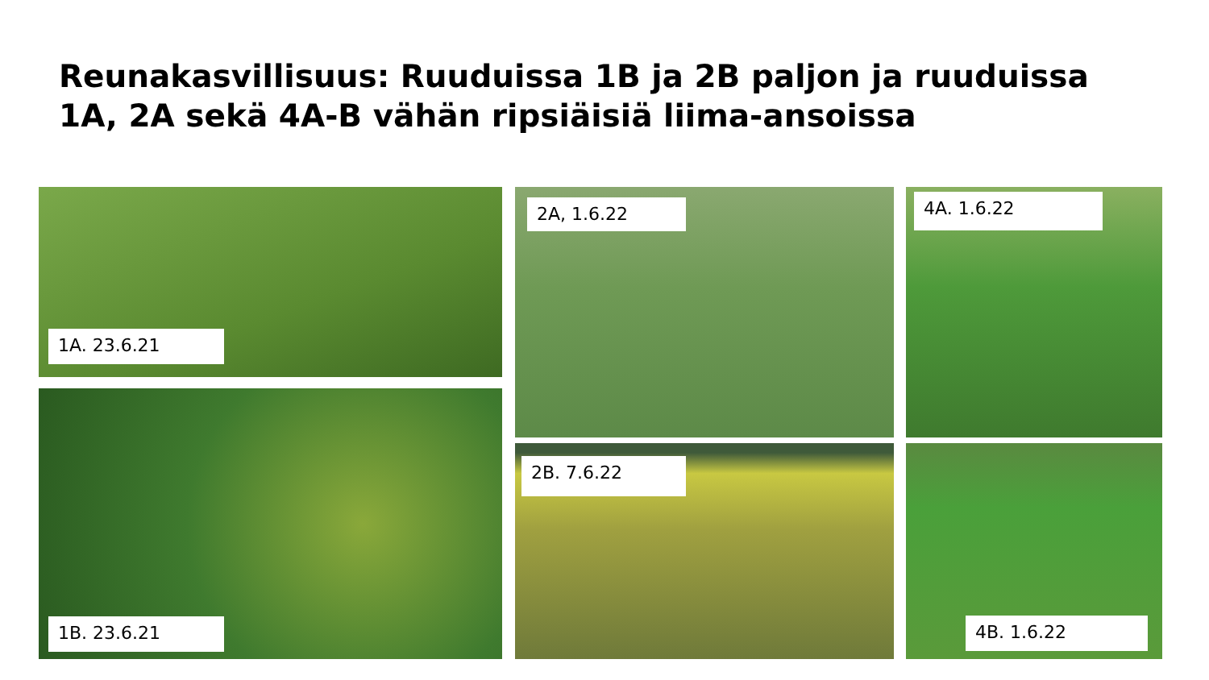Reunakasvillisuus: Ruuduissa 1B ja 2B paljon ja ruuduissa 1A, 2A sekä 4A-B vähän ripsiäisiä liima-ansoissa
1A. 23.6.21
1B. 23.6.21
2A, 1.6.22
2B. 7.6.22
4A. 1.6.22
4B. 1.6.22